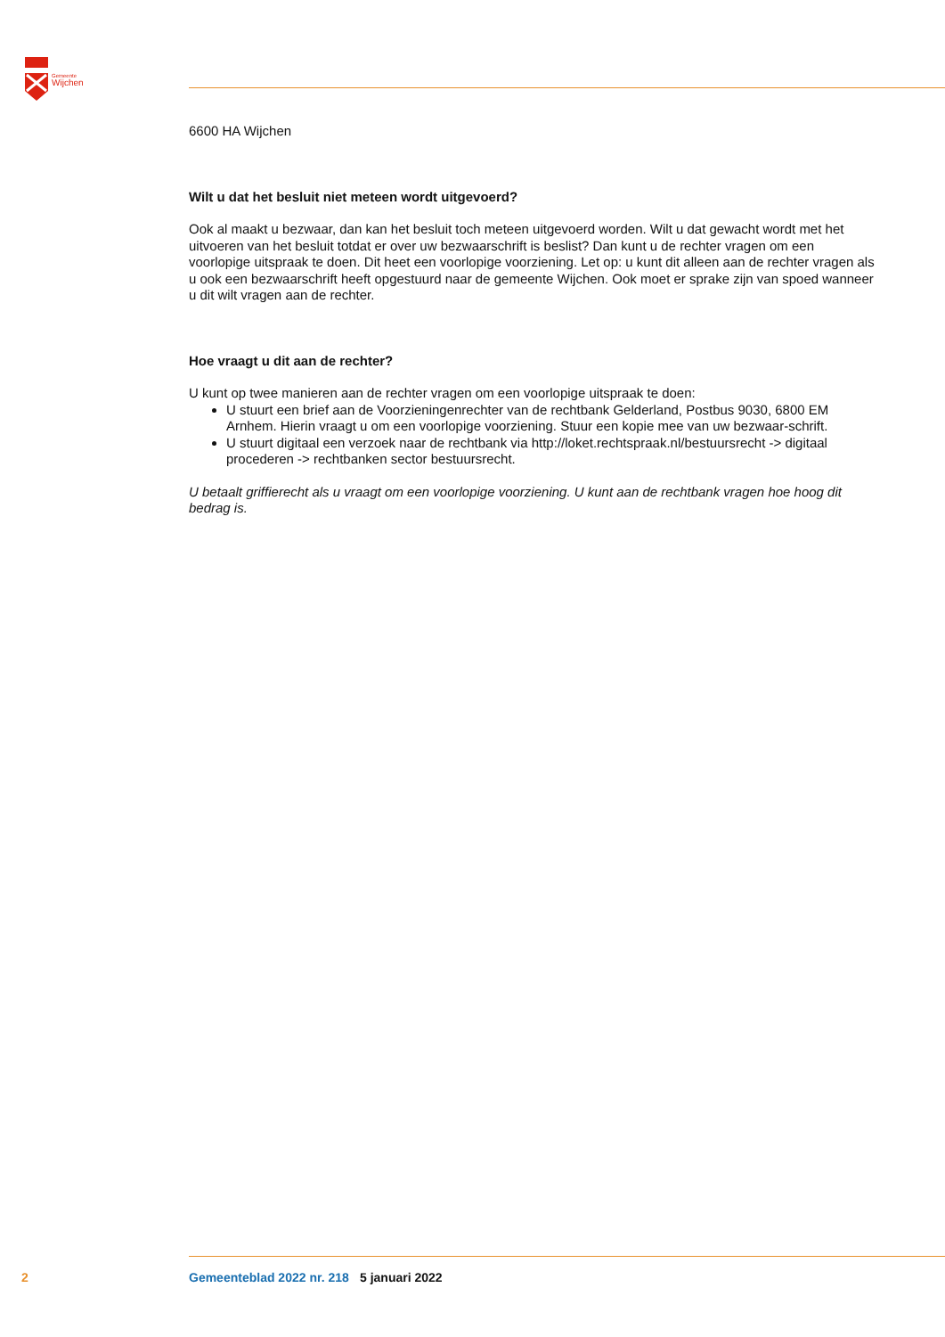Gemeente
Wijchen
6600 HA Wijchen
Wilt u dat het besluit niet meteen wordt uitgevoerd?
Ook al maakt u bezwaar, dan kan het besluit toch meteen uitgevoerd worden. Wilt u dat gewacht wordt met het uitvoeren van het besluit totdat er over uw bezwaarschrift is beslist? Dan kunt u de rechter vragen om een voorlopige uitspraak te doen. Dit heet een voorlopige voorziening. Let op: u kunt dit alleen aan de rechter vragen als u ook een bezwaarschrift heeft opgestuurd naar de gemeente Wijchen. Ook moet er sprake zijn van spoed wanneer u dit wilt vragen aan de rechter.
Hoe vraagt u dit aan de rechter?
U kunt op twee manieren aan de rechter vragen om een voorlopige uitspraak te doen:
U stuurt een brief aan de Voorzieningenrechter van de rechtbank Gelderland, Postbus 9030, 6800 EM Arnhem. Hierin vraagt u om een voorlopige voorziening. Stuur een kopie mee van uw bezwaar-schrift.
U stuurt digitaal een verzoek naar de rechtbank via http://loket.rechtspraak.nl/bestuursrecht -> digitaal procederen -> rechtbanken sector bestuursrecht.
U betaalt griffierecht als u vraagt om een voorlopige voorziening. U kunt aan de rechtbank vragen hoe hoog dit bedrag is.
2 Gemeenteblad 2022 nr. 218 5 januari 2022